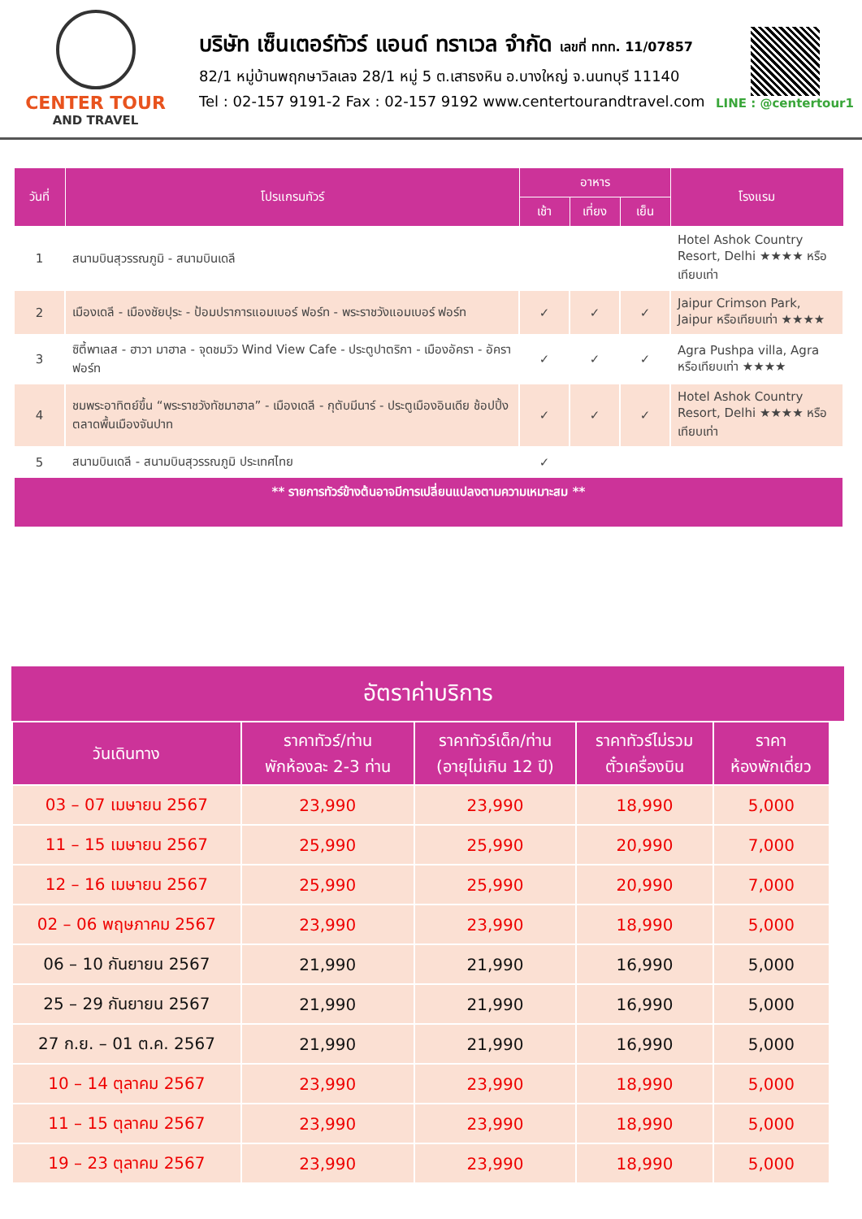CENTER TOUR
AND TRAVEL
บริษัท เซ็นเตอร์ทัวร์ แอนด์ ทราเวล จำกัด เลขที่ ททท. 11/07857
82/1 หมู่บ้านพฤกษาวิลเลจ 28/1 หมู่ 5 ต.เสาธงหิน อ.บางใหญ่ จ.นนทบุรี 11140
Tel : 02-157 9191-2 Fax : 02-157 9192 www.centertourandtravel.com
LINE : @centertour1
| วันที่ | โปรแกรมทัวร์ | อาหาร | | | โรงแรม |
| --- | --- | --- | --- | --- | --- |
| | | เช้า | เที่ยง | เย็น | |
| 1 | สนามบินสุวรรณภูมิ - สนามบินเดลี | | | | Hotel Ashok Country Resort, Delhi ★★★★ หรือเทียบเท่า |
| 2 | เมืองเดลี - เมืองชัยปุระ - ป้อมปราการแอมเบอร์ ฟอร์ท - พระราชวังแอมเบอร์ ฟอร์ท | ✓ | ✓ | ✓ | Jaipur Crimson Park, Jaipur หรือเทียบเท่า ★★★★ |
| 3 | ซิตี้พาเลส - ฮาวา มาฮาล - จุดชมวิว Wind View Cafe - ประตูปาตริกา - เมืองอัครา - อัครา ฟอร์ท | ✓ | ✓ | ✓ | Agra Pushpa villa, Agra หรือเทียบเท่า ★★★★ |
| 4 | ชมพระอาทิตย์ขึ้น “พระราชวังทัชมาฮาล” - เมืองเดลี - กุตับมีนาร์ - ประตูเมืองอินเดีย ช้อปปิ้งตลาดพื้นเมืองจันปาท | ✓ | ✓ | ✓ | Hotel Ashok Country Resort, Delhi ★★★★ หรือเทียบเท่า |
| 5 | สนามบินเดลี - สนามบินสุวรรณภูมิ ประเทศไทย | ✓ | | | |
| ** รายการทัวร์ข้างต้นอาจมีการเปลี่ยนแปลงตามความเหมาะสม ** | | | | | |
อัตราค่าบริการ
| วันเดินทาง | ราคาทัวร์/ท่าน พักห้องละ 2-3 ท่าน | ราคาทัวร์เด็ก/ท่าน (อายุไม่เกิน 12 ปี) | ราคาทัวร์ไม่รวม ตั๋วเครื่องบิน | ราคา ห้องพักเดี่ยว |
| --- | --- | --- | --- | --- |
| 03 – 07 เมษายน 2567 | 23,990 | 23,990 | 18,990 | 5,000 |
| 11 – 15 เมษายน 2567 | 25,990 | 25,990 | 20,990 | 7,000 |
| 12 – 16 เมษายน 2567 | 25,990 | 25,990 | 20,990 | 7,000 |
| 02 – 06 พฤษภาคม 2567 | 23,990 | 23,990 | 18,990 | 5,000 |
| 06 – 10 กันยายน 2567 | 21,990 | 21,990 | 16,990 | 5,000 |
| 25 – 29 กันยายน 2567 | 21,990 | 21,990 | 16,990 | 5,000 |
| 27 ก.ย. – 01 ต.ค. 2567 | 21,990 | 21,990 | 16,990 | 5,000 |
| 10 – 14 ตุลาคม 2567 | 23,990 | 23,990 | 18,990 | 5,000 |
| 11 – 15 ตุลาคม 2567 | 23,990 | 23,990 | 18,990 | 5,000 |
| 19 – 23 ตุลาคม 2567 | 23,990 | 23,990 | 18,990 | 5,000 |